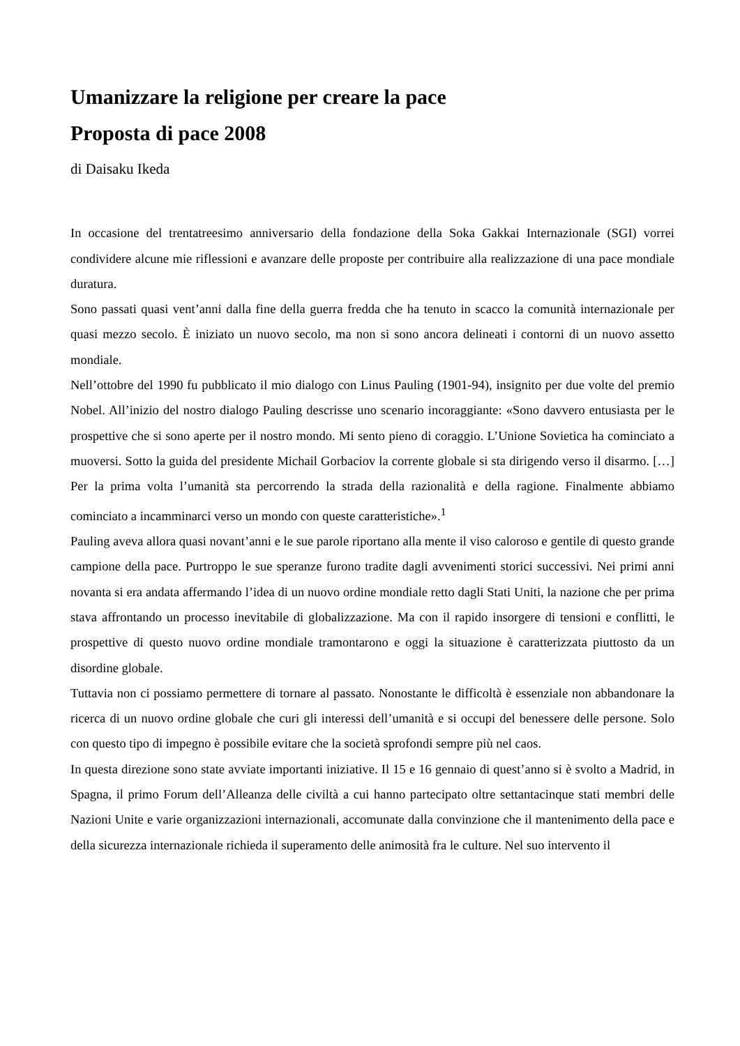Umanizzare la religione per creare la pace
Proposta di pace 2008
di Daisaku Ikeda
In occasione del trentatreesimo anniversario della fondazione della Soka Gakkai Internazionale (SGI) vorrei condividere alcune mie riflessioni e avanzare delle proposte per contribuire alla realizzazione di una pace mondiale duratura.
Sono passati quasi vent’anni dalla fine della guerra fredda che ha tenuto in scacco la comunità internazionale per quasi mezzo secolo. È iniziato un nuovo secolo, ma non si sono ancora delineati i contorni di un nuovo assetto mondiale.
Nell’ottobre del 1990 fu pubblicato il mio dialogo con Linus Pauling (1901-94), insignito per due volte del premio Nobel. All’inizio del nostro dialogo Pauling descrisse uno scenario incoraggiante: «Sono davvero entusiasta per le prospettive che si sono aperte per il nostro mondo. Mi sento pieno di coraggio. L’Unione Sovietica ha cominciato a muoversi. Sotto la guida del presidente Michail Gorbaciov la corrente globale si sta dirigendo verso il disarmo. […] Per la prima volta l’umanità sta percorrendo la strada della razionalità e della ragione. Finalmente abbiamo cominciato a incamminarci verso un mondo con queste caratteristiche».<sup>1</sup>
Pauling aveva allora quasi novant’anni e le sue parole riportano alla mente il viso caloroso e gentile di questo grande campione della pace. Purtroppo le sue speranze furono tradite dagli avvenimenti storici successivi. Nei primi anni novanta si era andata affermando l’idea di un nuovo ordine mondiale retto dagli Stati Uniti, la nazione che per prima stava affrontando un processo inevitabile di globalizzazione. Ma con il rapido insorgere di tensioni e conflitti, le prospettive di questo nuovo ordine mondiale tramontarono e oggi la situazione è caratterizzata piuttosto da un disordine globale.
Tuttavia non ci possiamo permettere di tornare al passato. Nonostante le difficoltà è essenziale non abbandonare la ricerca di un nuovo ordine globale che curi gli interessi dell’umanità e si occupi del benessere delle persone. Solo con questo tipo di impegno è possibile evitare che la società sprofondi sempre più nel caos.
In questa direzione sono state avviate importanti iniziative. Il 15 e 16 gennaio di quest’anno si è svolto a Madrid, in Spagna, il primo Forum dell’Alleanza delle civiltà a cui hanno partecipato oltre settantacinque stati membri delle Nazioni Unite e varie organizzazioni internazionali, accomunate dalla convinzione che il mantenimento della pace e della sicurezza internazionale richieda il superamento delle animosità fra le culture. Nel suo intervento il